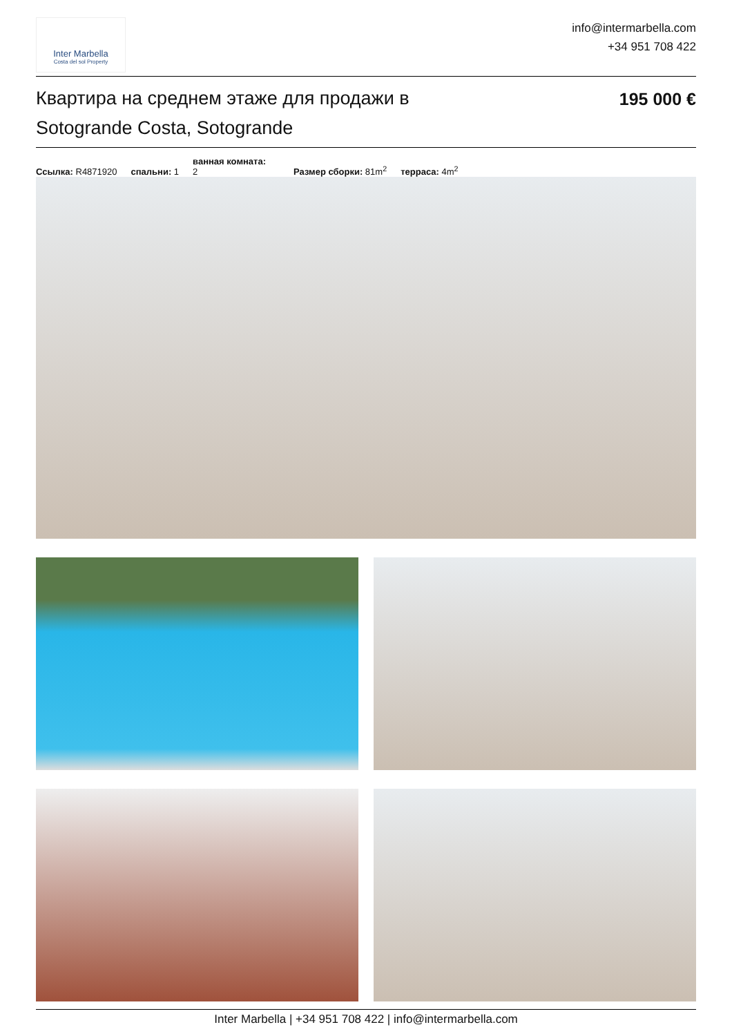Inter Marbella
Costa del sol Property
info@intermarbella.com
+34 951 708 422
Квартира на среднем этаже для продажи в Sotogrande Costa, Sotogrande
195 000 €
Ссылка: R4871920 спальни: 1 ванная комната:
2 Размер сборки: 81m<sup>2</sup> терраса: 4m<sup>2</sup>
Inter Marbella | +34 951 708 422 | info@intermarbella.com